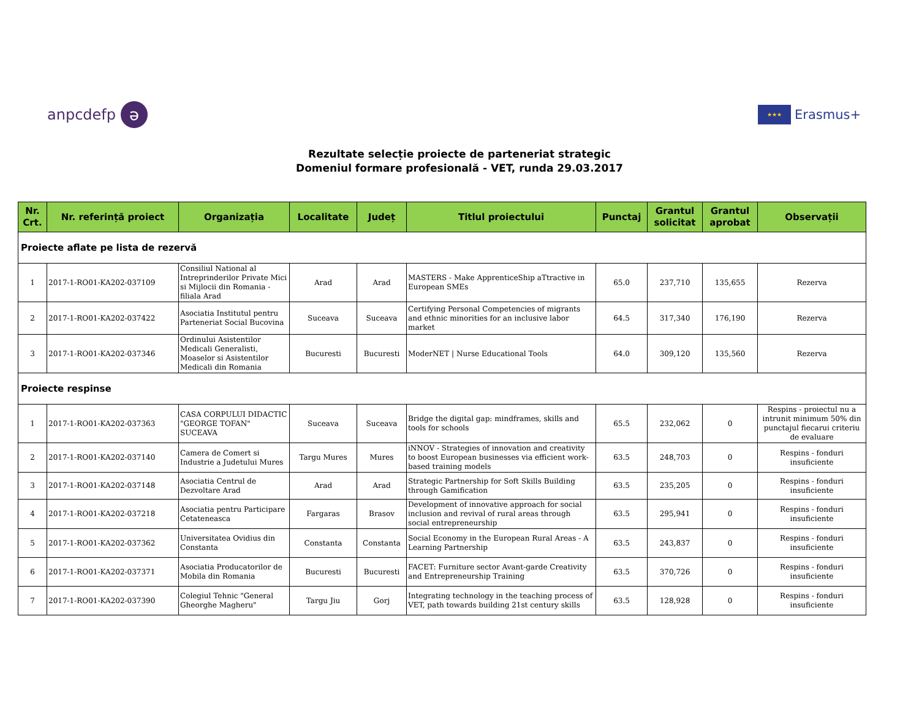anpcdefp ə
★★★ Erasmus+
Rezultate selecție proiecte de parteneriat strategic
Domeniul formare profesională - VET, runda 29.03.2017
| Nr. Crt. | Nr. referință proiect | Organizația | Localitate | Județ | Titlul proiectului | Punctaj | Grantul solicitat | Grantul aprobat | Observații |
| --- | --- | --- | --- | --- | --- | --- | --- | --- | --- |
| Proiecte aflate pe lista de rezervă | | | | | | | | | |
| 1 | 2017-1-RO01-KA202-037109 | Consiliul National al Intreprinderilor Private Mici si Mijlocii din Romania - filiala Arad | Arad | Arad | MASTERS - Make ApprenticeShip aTtractive in European SMEs | 65.0 | 237,710 | 135,655 | Rezerva |
| 2 | 2017-1-RO01-KA202-037422 | Asociatia Institutul pentru Parteneriat Social Bucovina | Suceava | Suceava | Certifying Personal Competencies of migrants and ethnic minorities for an inclusive labor market | 64.5 | 317,340 | 176,190 | Rezerva |
| 3 | 2017-1-RO01-KA202-037346 | Ordinului Asistentilor Medicali Generalisti, Moaselor si Asistentilor Medicali din Romania | Bucuresti | Bucuresti | ModerNET / Nurse Educational Tools | 64.0 | 309,120 | 135,560 | Rezerva |
| Proiecte respinse | | | | | | | | | |
| 1 | 2017-1-RO01-KA202-037363 | CASA CORPULUI DIDACTIC "GEORGE TOFAN" SUCEAVA | Suceava | Suceava | Bridge the digital gap: mindframes, skills and tools for schools | 65.5 | 232,062 | 0 | Respins - proiectul nu a intrunit minimum 50% din punctajul fiecarui criteriu de evaluare |
| 2 | 2017-1-RO01-KA202-037140 | Camera de Comert si Industrie a Judetului Mures | Targu Mures | Mures | iNNOV - Strategies of innovation and creativity to boost European businesses via efficient work-based training models | 63.5 | 248,703 | 0 | Respins - fonduri insuficiente |
| 3 | 2017-1-RO01-KA202-037148 | Asociatia Centrul de Dezvoltare Arad | Arad | Arad | Strategic Partnership for Soft Skills Building through Gamification | 63.5 | 235,205 | 0 | Respins - fonduri insuficiente |
| 4 | 2017-1-RO01-KA202-037218 | Asociatia pentru Participare Cetateneasca | Fargaras | Brasov | Development of innovative approach for social inclusion and revival of rural areas through social entrepreneurship | 63.5 | 295,941 | 0 | Respins - fonduri insuficiente |
| 5 | 2017-1-RO01-KA202-037362 | Universitatea Ovidius din Constanta | Constanta | Constanta | Social Economy in the European Rural Areas - A Learning Partnership | 63.5 | 243,837 | 0 | Respins - fonduri insuficiente |
| 6 | 2017-1-RO01-KA202-037371 | Asociatia Producatorilor de Mobila din Romania | Bucuresti | Bucuresti | FACET: Furniture sector Avant-garde Creativity and Entrepreneurship Training | 63.5 | 370,726 | 0 | Respins - fonduri insuficiente |
| 7 | 2017-1-RO01-KA202-037390 | Colegiul Tehnic "General Gheorghe Magheru" | Targu Jiu | Gorj | Integrating technology in the teaching process of VET, path towards building 21st century skills | 63.5 | 128,928 | 0 | Respins - fonduri insuficiente |